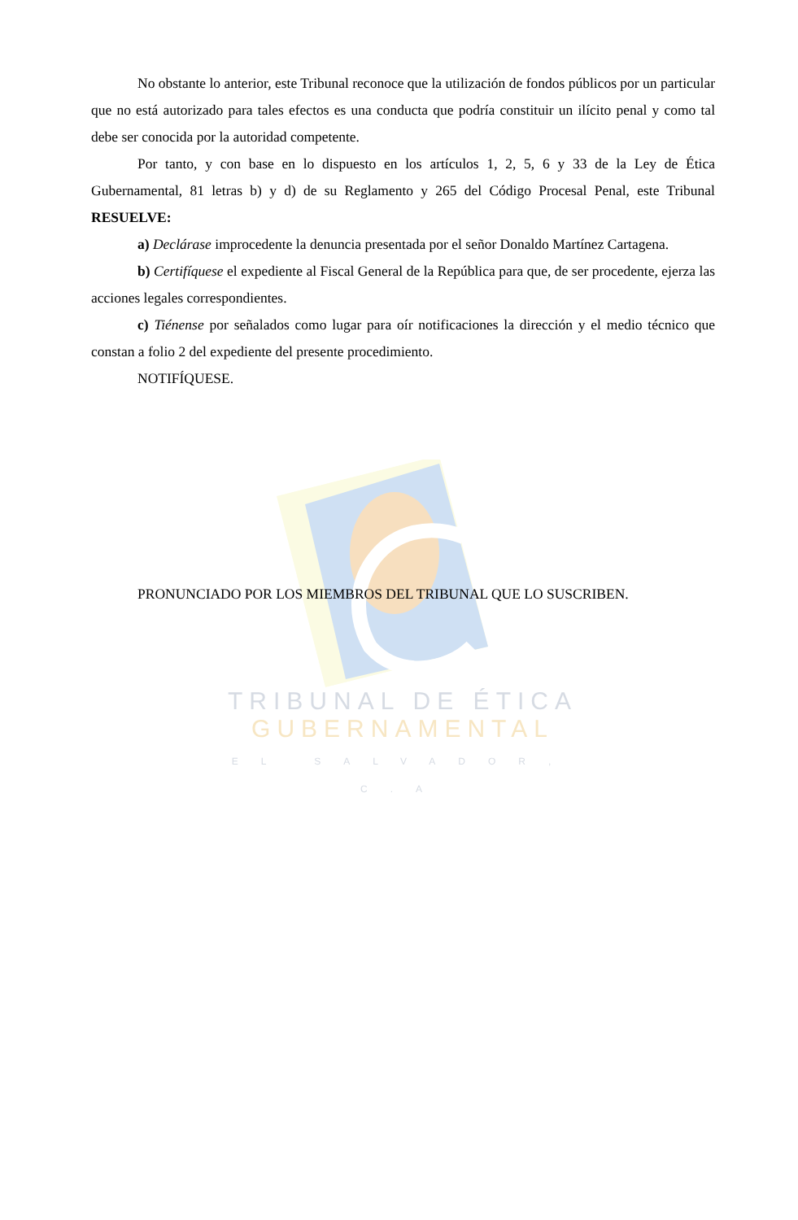TRIBUNAL DE ÉTICA
GUBERNAMENTAL
EL SALVADOR, C.A
No obstante lo anterior, este Tribunal reconoce que la utilización de fondos públicos por un particular que no está autorizado para tales efectos es una conducta que podría constituir un ilícito penal y como tal debe ser conocida por la autoridad competente.
Por tanto, y con base en lo dispuesto en los artículos 1, 2, 5, 6 y 33 de la Ley de Ética Gubernamental, 81 letras b) y d) de su Reglamento y 265 del Código Procesal Penal, este Tribunal RESUELVE:
a) Declárase improcedente la denuncia presentada por el señor Donaldo Martínez Cartagena.
b) Certifíquese el expediente al Fiscal General de la República para que, de ser procedente, ejerza las acciones legales correspondientes.
c) Tiénense por señalados como lugar para oír notificaciones la dirección y el medio técnico que constan a folio 2 del expediente del presente procedimiento.
NOTIFÍQUESE.
PRONUNCIADO POR LOS MIEMBROS DEL TRIBUNAL QUE LO SUSCRIBEN.